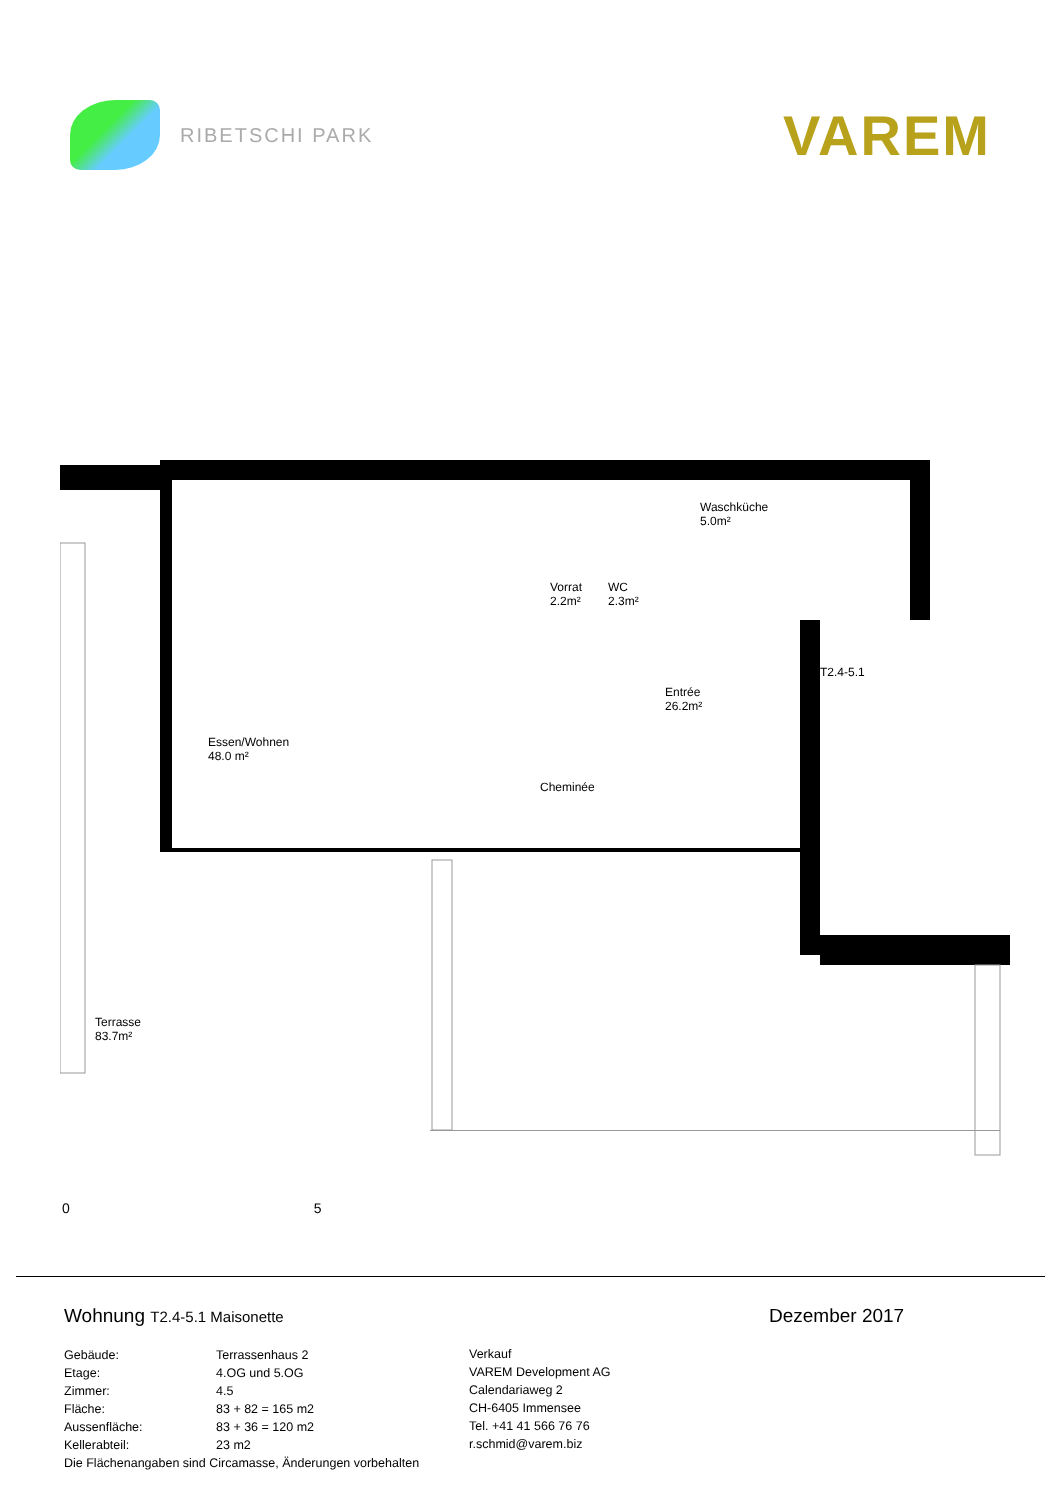RIBETSCHI PARK
VAREM
Essen/Wohnen
48.0 m²
Vorrat
2.2m²
WC
2.3m²
Waschküche
5.0m²
Entrée
26.2m²
Cheminée
T2.4-5.1
Terrasse
83.7m²
0 5
Wohnung T2.4-5.1 Maisonette
Gebäude: Terrassenhaus 2
Etage: 4.OG und 5.OG
Zimmer: 4.5
Fläche: 83 + 82 = 165 m2
Aussenfläche: 83 + 36 = 120 m2
Kellerabteil: 23 m2
Die Flächenangaben sind Circamasse, Änderungen vorbehalten
Verkauf
VAREM Development AG
Calendariaweg 2
CH-6405 Immensee
Tel. +41 41 566 76 76
r.schmid@varem.biz
Dezember 2017